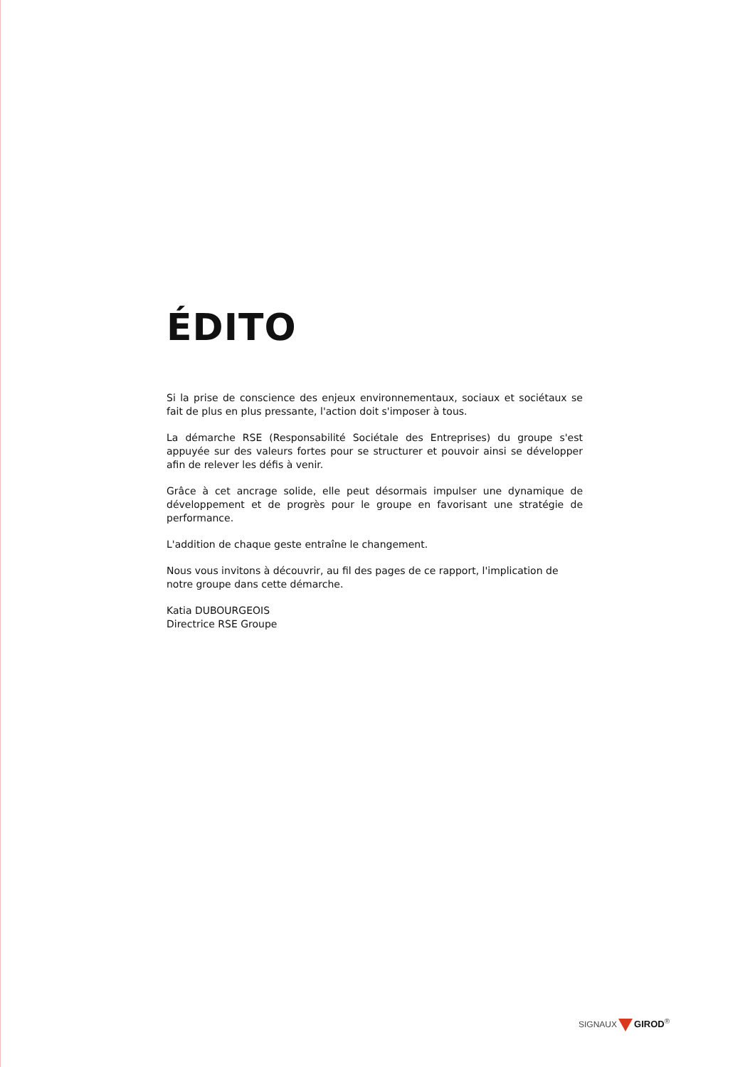ÉDITO
Si la prise de conscience des enjeux environnementaux, sociaux et sociétaux se fait de plus en plus pressante, l'action doit s'imposer à tous.
La démarche RSE (Responsabilité Sociétale des Entreprises) du groupe s'est appuyée sur des valeurs fortes pour se structurer et pouvoir ainsi se développer afin de relever les défis à venir.
Grâce à cet ancrage solide, elle peut désormais impulser une dynamique de développement et de progrès pour le groupe en favorisant une stratégie de performance.
L'addition de chaque geste entraîne le changement.
Nous vous invitons à découvrir, au fil des pages de ce rapport, l'implication de notre groupe dans cette démarche.
Katia DUBOURGEOIS
Directrice RSE Groupe
SIGNAUX GIROD<sup>®</sup>